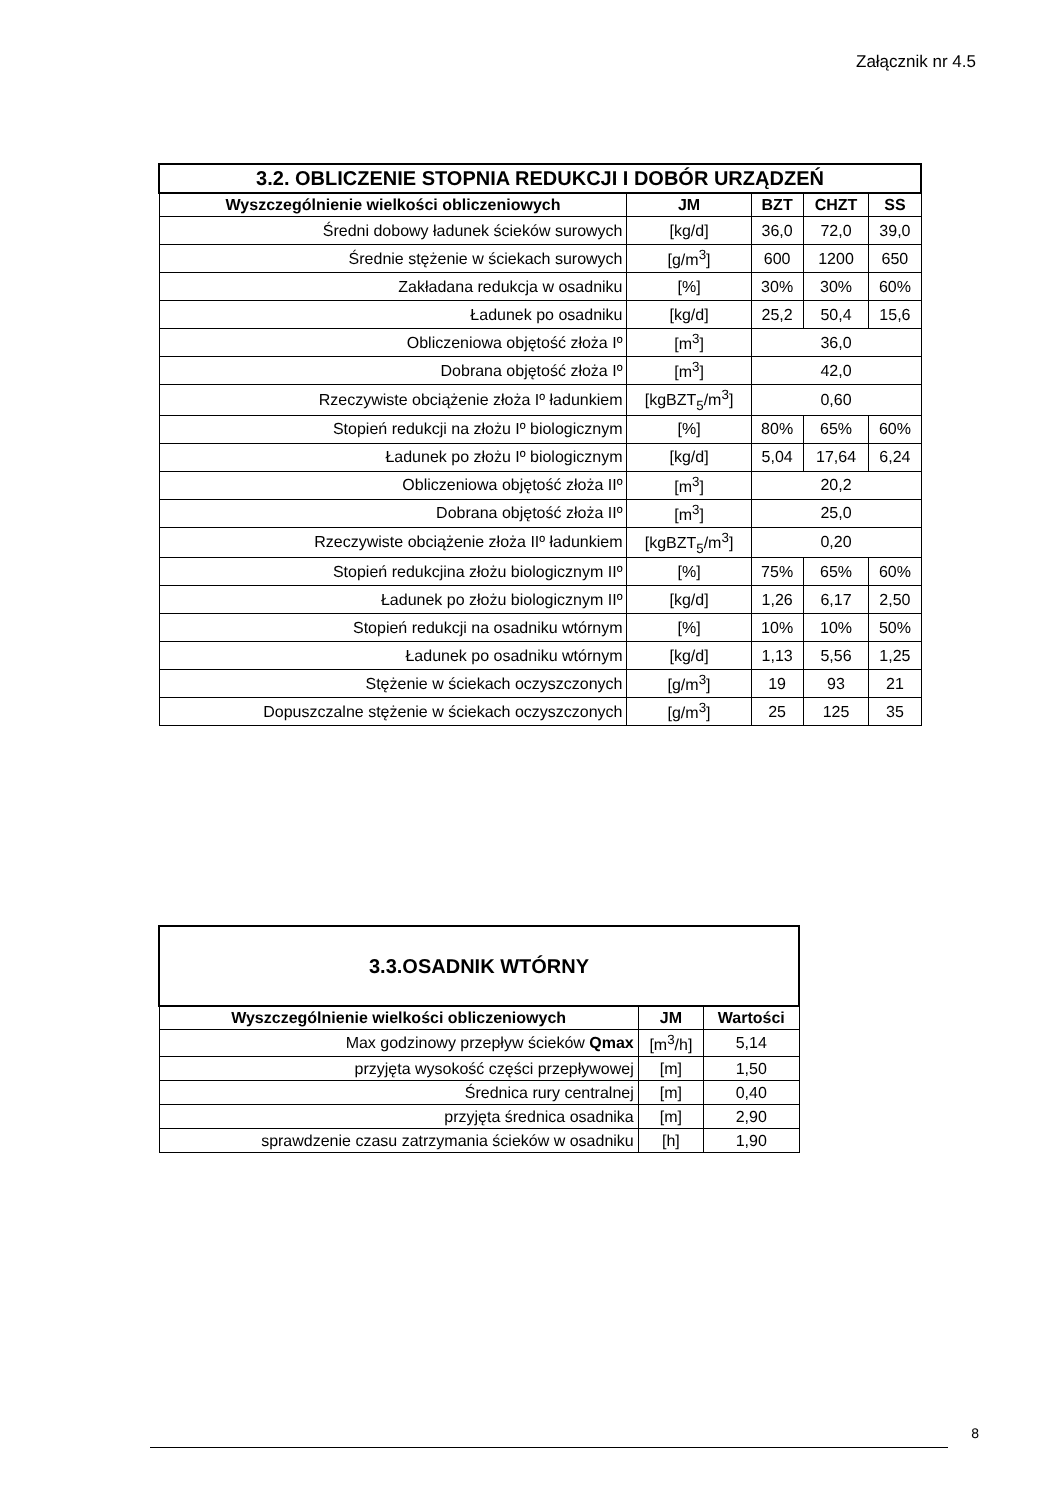Załącznik nr 4.5
| 3.2. OBLICZENIE STOPNIA REDUKCJI I DOBÓR URZĄDZEŃ | | | | |
| Wyszczególnienie wielkości obliczeniowych | JM | BZT | CHZT | SS |
| Średni dobowy ładunek ścieków surowych | [kg/d] | 36,0 | 72,0 | 39,0 |
| Średnie stężenie w ściekach surowych | [g/m<sup>3</sup>] | 600 | 1200 | 650 |
| Zakładana redukcja w osadniku | [%] | 30% | 30% | 60% |
| Ładunek po osadniku | [kg/d] | 25,2 | 50,4 | 15,6 |
| Obliczeniowa objętość złoża Iº | [m<sup>3</sup>] | 36,0 | | |
| Dobrana objętość złoża Iº | [m<sup>3</sup>] | 42,0 | | |
| Rzeczywiste obciążenie złoża Iº ładunkiem | [kgBZT<sub>5</sub>/m<sup>3</sup>] | 0,60 | | |
| Stopień redukcji na złożu Iº biologicznym | [%] | 80% | 65% | 60% |
| Ładunek po złożu Iº biologicznym | [kg/d] | 5,04 | 17,64 | 6,24 |
| Obliczeniowa objętość złoża IIº | [m<sup>3</sup>] | 20,2 | | |
| Dobrana objętość złoża IIº | [m<sup>3</sup>] | 25,0 | | |
| Rzeczywiste obciążenie złoża IIº ładunkiem | [kgBZT<sub>5</sub>/m<sup>3</sup>] | 0,20 | | |
| Stopień redukcjina złożu biologicznym IIº | [%] | 75% | 65% | 60% |
| Ładunek po złożu biologicznym IIº | [kg/d] | 1,26 | 6,17 | 2,50 |
| Stopień redukcji na osadniku wtórnym | [%] | 10% | 10% | 50% |
| Ładunek po osadniku wtórnym | [kg/d] | 1,13 | 5,56 | 1,25 |
| Stężenie w ściekach oczyszczonych | [g/m<sup>3</sup>] | 19 | 93 | 21 |
| Dopuszczalne stężenie w ściekach oczyszczonych | [g/m<sup>3</sup>] | 25 | 125 | 35 |
| 3.3.OSADNIK WTÓRNY | | |
| Wyszczególnienie wielkości obliczeniowych | JM | Wartości |
| Max godzinowy przepływ ścieków Qmax | [m<sup>3</sup>/h] | 5,14 |
| przyjęta wysokość części przepływowej | [m] | 1,50 |
| Średnica rury centralnej | [m] | 0,40 |
| przyjęta średnica osadnika | [m] | 2,90 |
| sprawdzenie czasu zatrzymania ścieków w osadniku | [h] | 1,90 |
8